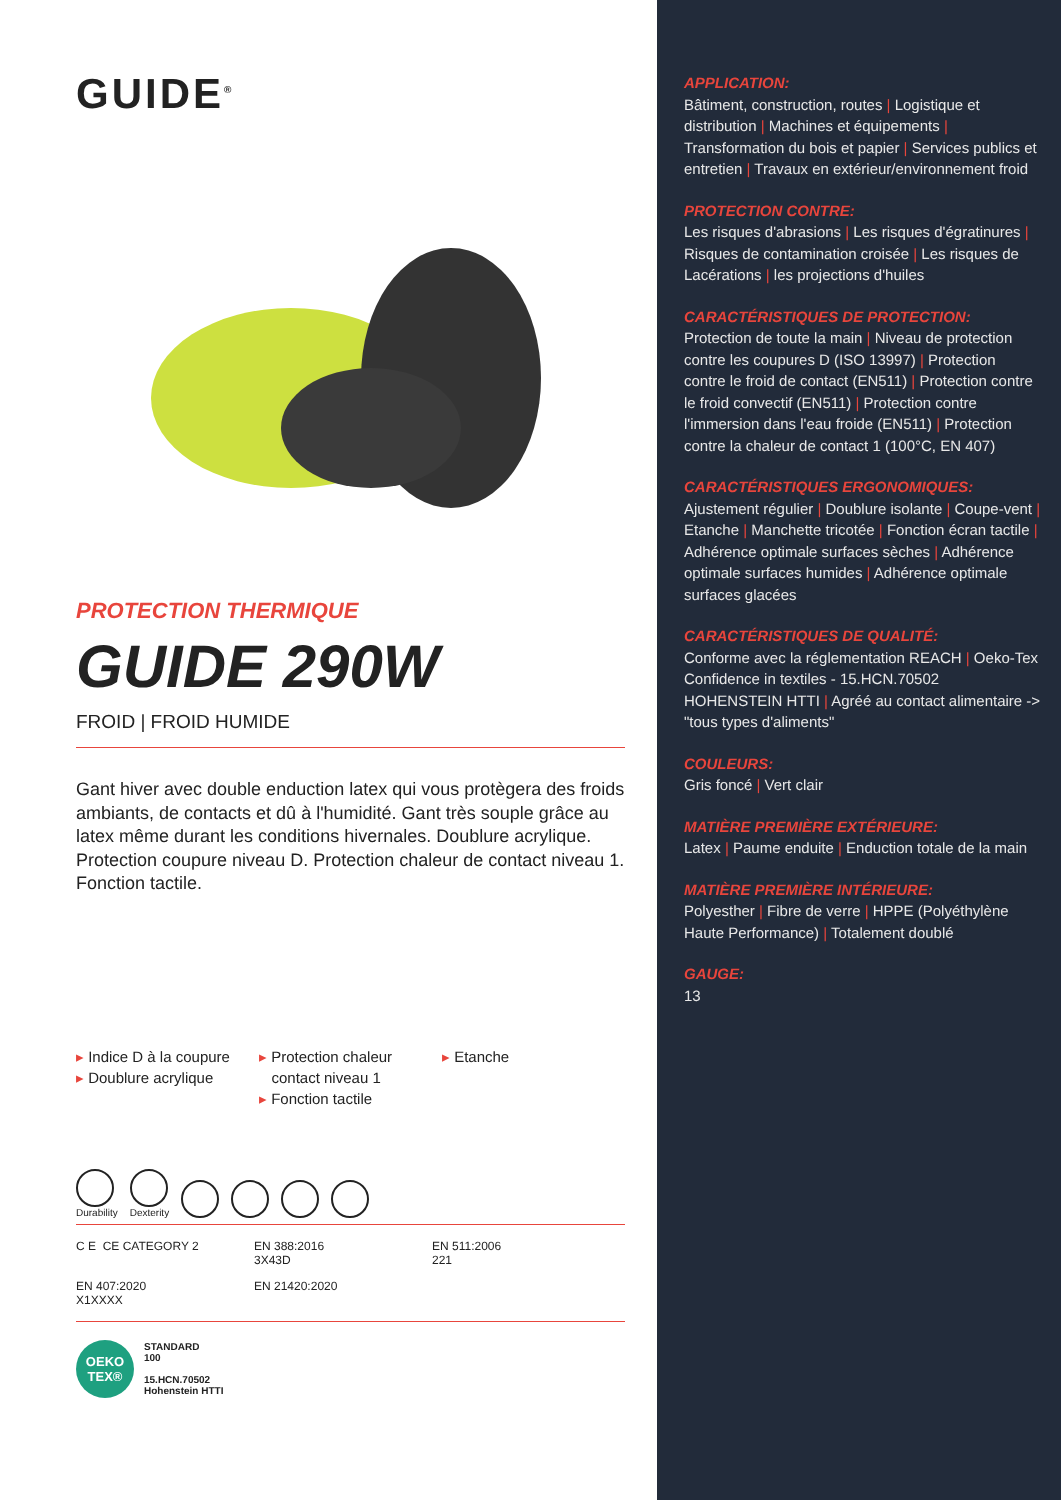GUIDE<sup>®</sup>
PROTECTION THERMIQUE
GUIDE 290W
FROID | FROID HUMIDE
Gant hiver avec double enduction latex qui vous protègera des froids ambiants, de contacts et dû à l'humidité. Gant très souple grâce au latex même durant les conditions hivernales. Doublure acrylique. Protection coupure niveau D. Protection chaleur de contact niveau 1. Fonction tactile.
▸ Indice D à la coupure
▸ Doublure acrylique
▸ Protection chaleur
contact niveau 1
▸ Fonction tactile
▸ Etanche
Durability
Dexterity
C E CE CATEGORY 2
EN 388:2016
3X43D
EN 511:2006
221
EN 407:2020
X1XXXX
EN 21420:2020
OEKO
TEX®
STANDARD
100
15.HCN.70502
Hohenstein HTTI
APPLICATION:
Bâtiment, construction, routes | Logistique et distribution | Machines et équipements | Transformation du bois et papier | Services publics et entretien | Travaux en extérieur/environnement froid
PROTECTION CONTRE:
Les risques d'abrasions | Les risques d'égratinures | Risques de contamination croisée | Les risques de Lacérations | les projections d'huiles
CARACTÉRISTIQUES DE PROTECTION:
Protection de toute la main | Niveau de protection contre les coupures D (ISO 13997) | Protection contre le froid de contact (EN511) | Protection contre le froid convectif (EN511) | Protection contre l'immersion dans l'eau froide (EN511) | Protection contre la chaleur de contact 1 (100°C, EN 407)
CARACTÉRISTIQUES ERGONOMIQUES:
Ajustement régulier | Doublure isolante | Coupe-vent | Etanche | Manchette tricotée | Fonction écran tactile | Adhérence optimale surfaces sèches | Adhérence optimale surfaces humides | Adhérence optimale surfaces glacées
CARACTÉRISTIQUES DE QUALITÉ:
Conforme avec la réglementation REACH | Oeko-Tex Confidence in textiles - 15.HCN.70502 HOHENSTEIN HTTI | Agréé au contact alimentaire -> "tous types d'aliments"
COULEURS:
Gris foncé | Vert clair
MATIÈRE PREMIÈRE EXTÉRIEURE:
Latex | Paume enduite | Enduction totale de la main
MATIÈRE PREMIÈRE INTÉRIEURE:
Polyesther | Fibre de verre | HPPE (Polyéthylène Haute Performance) | Totalement doublé
GAUGE:
13